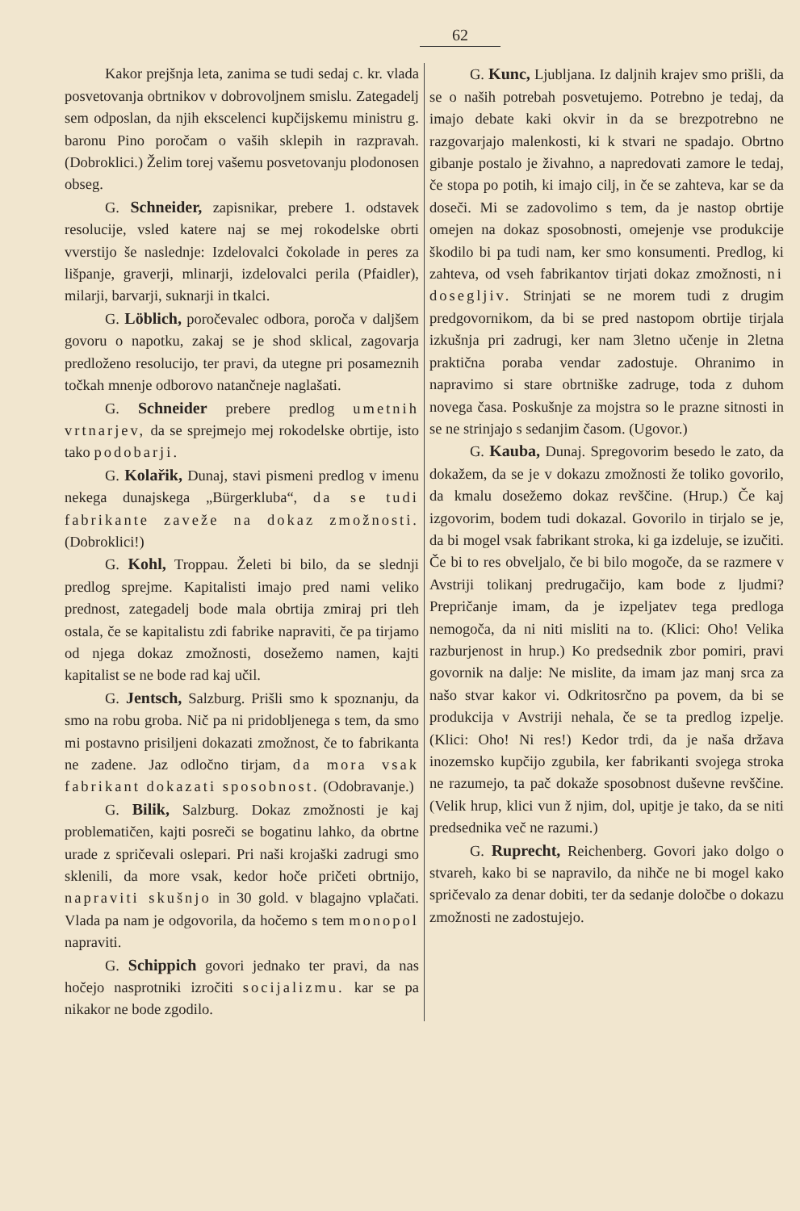62
Kakor prejšnja leta, zanima se tudi sedaj c. kr. vlada posvetovanja obrtnikov v dobrovoljnem smislu. Zategadelj sem odposlan, da njih ekscelenci kupčijskemu ministru g. baronu Pino poročam o vaših sklepih in razpravah. (Dobroklici.) Želim torej vašemu posvetovanju plodonosen obseg.
G. Schneider, zapisnikar, prebere 1. odstavek resolucije, vsled katere naj se mej rokodelske obrti vverstijo še naslednje: Izdelovalci čokolade in peres za lišpanje, graverji, mlinarji, izdelovalci perila (Pfaidler), milarji, barvarji, suknarji in tkalci.
G. Löblich, poročevalec odbora, poroča v daljšem govoru o napotku, zakaj se je shod sklical, zagovarja predloženo resolucijo, ter pravi, da utegne pri posameznih točkah mnenje odborovo natančneje naglašati.
G. Schneider prebere predlog umetnih vrtnarjev, da se sprejmejo mej rokodelske obrtije, isto tako podobarji.
G. Kolařik, Dunaj, stavi pismeni predlog v imenu nekega dunajskega „Bürgerkluba“, da se tudi fabrikante zaveže na dokaz zmožnosti. (Dobroklici!)
G. Kohl, Troppau. Želeti bi bilo, da se slednji predlog sprejme. Kapitalisti imajo pred nami veliko prednost, zategadelj bode mala obrtija zmiraj pri tleh ostala, če se kapitalistu zdi fabrike napraviti, če pa tirjamo od njega dokaz zmožnosti, dosežemo namen, kajti kapitalist se ne bode rad kaj učil.
G. Jentsch, Salzburg. Prišli smo k spoznanju, da smo na robu groba. Nič pa ni pridobljenega s tem, da smo mi postavno prisiljeni dokazati zmožnost, če to fabrikanta ne zadene. Jaz odločno tirjam, da mora vsak fabrikant dokazati sposobnost. (Odobravanje.)
G. Bilik, Salzburg. Dokaz zmožnosti je kaj problematičen, kajti posreči se bogatinu lahko, da obrtne urade z spričevali oslepari. Pri naši krojaški zadrugi smo sklenili, da more vsak, kedor hoče pričeti obrtnijo, napraviti skušnjo in 30 gold. v blagajno vplačati. Vlada pa nam je odgovorila, da hočemo s tem monopol napraviti.
G. Schippich govori jednako ter pravi, da nas hočejo nasprotniki izročiti socijalizmu. kar se pa nikakor ne bode zgodilo.
G. Kunc, Ljubljana. Iz daljnih krajev smo prišli, da se o naših potrebah posvetujemo. Potrebno je tedaj, da imajo debate kaki okvir in da se brezpotrebno ne razgovarjajo malenkosti, ki k stvari ne spadajo. Obrtno gibanje postalo je živahno, a napredovati zamore le tedaj, če stopa po potih, ki imajo cilj, in če se zahteva, kar se da doseči. Mi se zadovolimo s tem, da je nastop obrtije omejen na dokaz sposobnosti, omejenje vse produkcije škodilo bi pa tudi nam, ker smo konsumenti. Predlog, ki zahteva, od vseh fabrikantov tirjati dokaz zmožnosti, ni dosegljiv. Strinjati se ne morem tudi z drugim predgovornikom, da bi se pred nastopom obrtije tirjala izkušnja pri zadrugi, ker nam 3letno učenje in 2letna praktična poraba vendar zadostuje. Ohranimo in napravimo si stare obrtniške zadruge, toda z duhom novega časa. Poskušnje za mojstra so le prazne sitnosti in se ne strinjajo s sedanjim časom. (Ugovor.)
G. Kauba, Dunaj. Spregovorim besedo le zato, da dokažem, da se je v dokazu zmožnosti že toliko govorilo, da kmalu dosežemo dokaz revščine. (Hrup.) Če kaj izgovorim, bodem tudi dokazal. Govorilo in tirjalo se je, da bi mogel vsak fabrikant stroka, ki ga izdeluje, se izučiti. Če bi to res obveljalo, če bi bilo mogoče, da se razmere v Avstriji tolikanj predrugačijo, kam bode z ljudmi? Prepričanje imam, da je izpeljatev tega predloga nemogoča, da ni niti misliti na to. (Klici: Oho! Velika razburjenost in hrup.) Ko predsednik zbor pomiri, pravi govornik na dalje: Ne mislite, da imam jaz manj srca za našo stvar kakor vi. Odkritosrčno pa povem, da bi se produkcija v Avstriji nehala, če se ta predlog izpelje. (Klici: Oho! Ni res!) Kedor trdi, da je naša država inozemsko kupčijo zgubila, ker fabrikanti svojega stroka ne razumejo, ta pač dokaže sposobnost duševne revščine. (Velik hrup, klici vun ž njim, dol, upitje je tako, da se niti predsednika več ne razumi.)
G. Ruprecht, Reichenberg. Govori jako dolgo o stvareh, kako bi se napravilo, da nihče ne bi mogel kako spričevalo za denar dobiti, ter da sedanje določbe o dokazu zmožnosti ne zadostujejo.